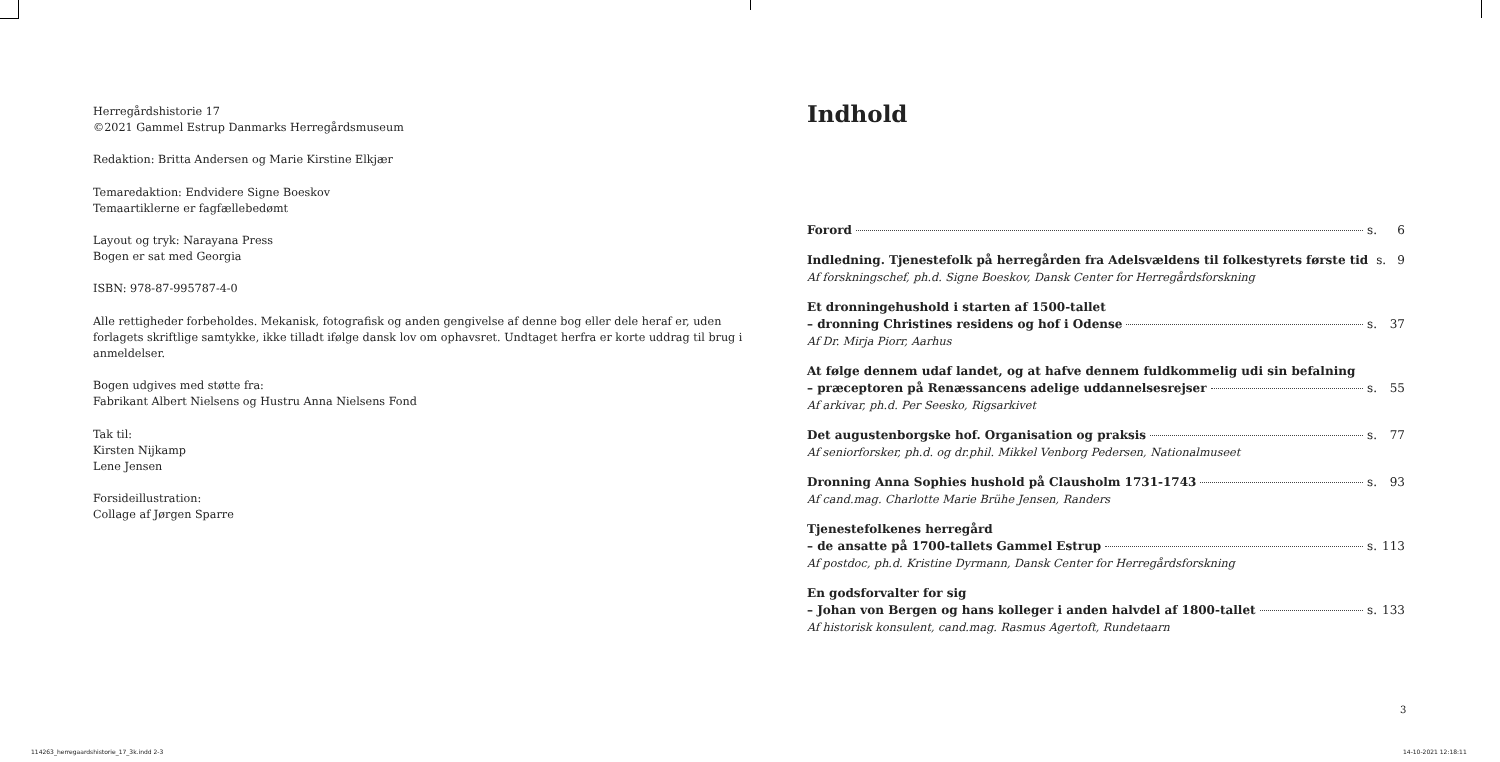Herregårdshistorie 17
©2021 Gammel Estrup Danmarks Herregårdsmuseum
Redaktion: Britta Andersen og Marie Kirstine Elkjær
Temaredaktion: Endvidere Signe Boeskov
Temaartiklerne er fagfællebedømt
Layout og tryk: Narayana Press
Bogen er sat med Georgia
ISBN: 978-87-995787-4-0
Alle rettigheder forbeholdes. Mekanisk, fotografisk og anden gengivelse af denne bog eller dele heraf er, uden forlagets skriftlige samtykke, ikke tilladt ifølge dansk lov om ophavsret. Undtaget herfra er korte uddrag til brug i anmeldelser.
Bogen udgives med støtte fra:
Fabrikant Albert Nielsens og Hustru Anna Nielsens Fond
Tak til:
Kirsten Nijkamp
Lene Jensen
Forsideillustration:
Collage af Jørgen Sparre
Indhold
Forord s. 6
Indledning. Tjenestefolk på herregården fra Adelsvældens til folkestyrets første tid s. 9
Af forskningschef, ph.d. Signe Boeskov, Dansk Center for Herregårdsforskning
Et dronningehushold i starten af 1500-tallet
– dronning Christines residens og hof i Odense s. 37
Af Dr. Mirja Piorr, Aarhus
At følge dennem udaf landet, og at hafve dennem fuldkommelig udi sin befalning
– præceptoren på Renæssancens adelige uddannelsesrejser s. 55
Af arkivar, ph.d. Per Seesko, Rigsarkivet
Det augustenborgske hof. Organisation og praksis s. 77
Af seniorforsker, ph.d. og dr.phil. Mikkel Venborg Pedersen, Nationalmuseet
Dronning Anna Sophies hushold på Clausholm 1731-1743 s. 93
Af cand.mag. Charlotte Marie Brühe Jensen, Randers
Tjenestefolkenes herregård
– de ansatte på 1700-tallets Gammel Estrup s. 113
Af postdoc, ph.d. Kristine Dyrmann, Dansk Center for Herregårdsforskning
En godsforvalter for sig
– Johan von Bergen og hans kolleger i anden halvdel af 1800-tallet s. 133
Af historisk konsulent, cand.mag. Rasmus Agertoft, Rundetaarn
3
114263_herregaardshistorie_17_3k.indd 2-3
14-10-2021 12:18:11